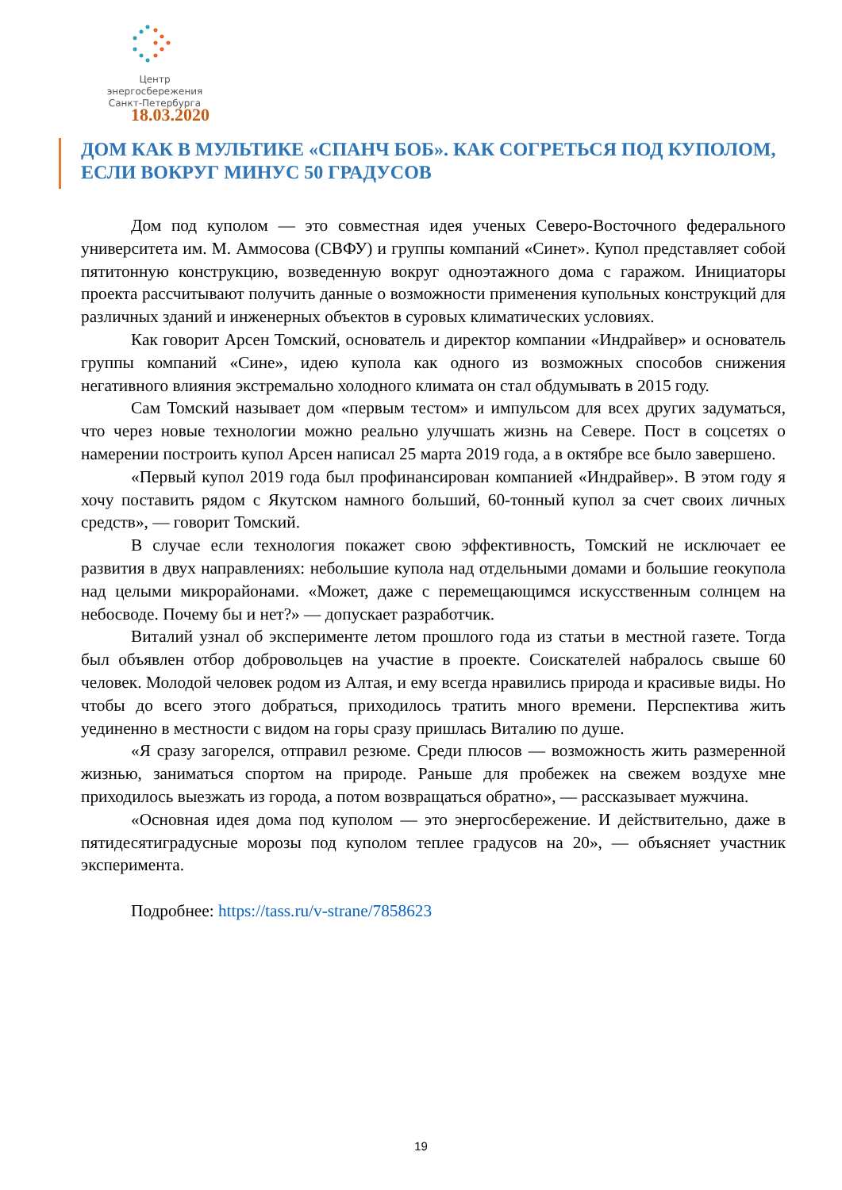Центр энергосбережения
Санкт-Петербурга
18.03.2020
ДОМ КАК В МУЛЬТИКЕ «СПАНЧ БОБ». КАК СОГРЕТЬСЯ ПОД КУПОЛОМ, ЕСЛИ ВОКРУГ МИНУС 50 ГРАДУСОВ
Дом под куполом — это совместная идея ученых Северо-Восточного федерального университета им. М. Аммосова (СВФУ) и группы компаний «Синет». Купол представляет собой пятитонную конструкцию, возведенную вокруг одноэтажного дома с гаражом. Инициаторы проекта рассчитывают получить данные о возможности применения купольных конструкций для различных зданий и инженерных объектов в суровых климатических условиях.
Как говорит Арсен Томский, основатель и директор компании «Индрайвер» и основатель группы компаний «Сине», идею купола как одного из возможных способов снижения негативного влияния экстремально холодного климата он стал обдумывать в 2015 году.
Сам Томский называет дом «первым тестом» и импульсом для всех других задуматься, что через новые технологии можно реально улучшать жизнь на Севере. Пост в соцсетях о намерении построить купол Арсен написал 25 марта 2019 года, а в октябре все было завершено.
«Первый купол 2019 года был профинансирован компанией «Индрайвер». В этом году я хочу поставить рядом с Якутском намного больший, 60-тонный купол за счет своих личных средств», — говорит Томский.
В случае если технология покажет свою эффективность, Томский не исключает ее развития в двух направлениях: небольшие купола над отдельными домами и большие геокупола над целыми микрорайонами. «Может, даже с перемещающимся искусственным солнцем на небосводе. Почему бы и нет?» — допускает разработчик.
Виталий узнал об эксперименте летом прошлого года из статьи в местной газете. Тогда был объявлен отбор добровольцев на участие в проекте. Соискателей набралось свыше 60 человек. Молодой человек родом из Алтая, и ему всегда нравились природа и красивые виды. Но чтобы до всего этого добраться, приходилось тратить много времени. Перспектива жить уединенно в местности с видом на горы сразу пришлась Виталию по душе.
«Я сразу загорелся, отправил резюме. Среди плюсов — возможность жить размеренной жизнью, заниматься спортом на природе. Раньше для пробежек на свежем воздухе мне приходилось выезжать из города, а потом возвращаться обратно», — рассказывает мужчина.
«Основная идея дома под куполом — это энергосбережение. И действительно, даже в пятидесятиградусные морозы под куполом теплее градусов на 20», — объясняет участник эксперимента.
Подробнее: https://tass.ru/v-strane/7858623
19